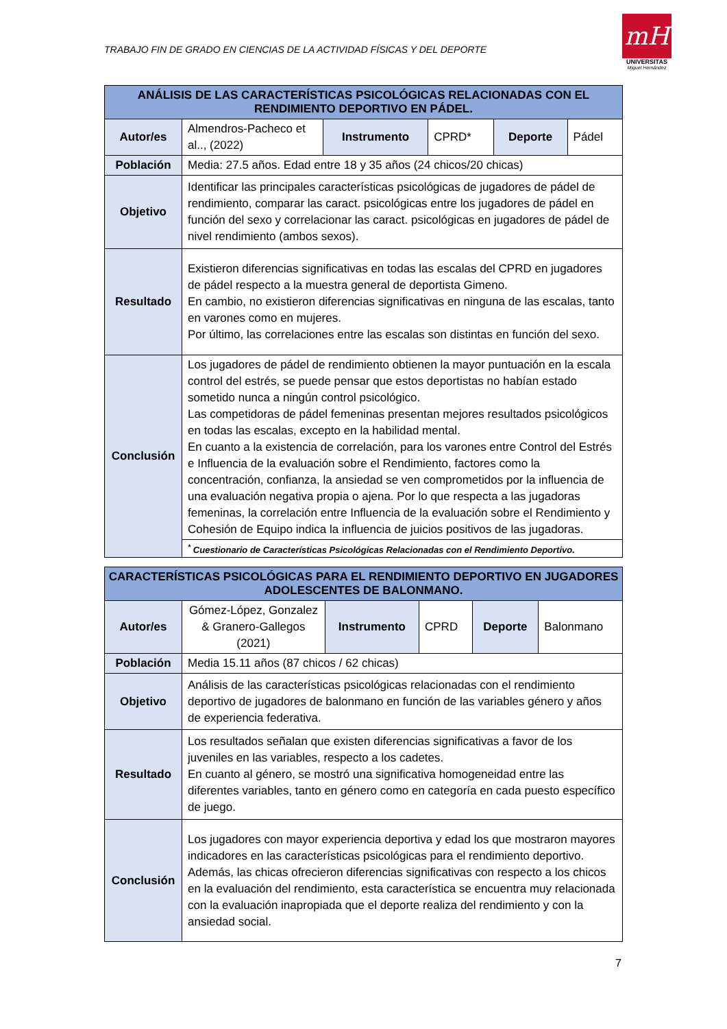TRABAJO FIN DE GRADO EN CIENCIAS DE LA ACTIVIDAD FÍSICAS Y DEL DEPORTE
mH
UNIVERSITAS
Miguel Hernández
| ANÁLISIS DE LAS CARACTERÍSTICAS PSICOLÓGICAS RELACIONADAS CON EL RENDIMIENTO DEPORTIVO EN PÁDEL. | | | | | |
| --- | --- | --- | --- | --- | --- |
| Autor/es | Almendros-Pacheco et al.., (2022) | Instrumento | CPRD* | Deporte | Pádel |
| Población | Media: 27.5 años. Edad entre 18 y 35 años (24 chicos/20 chicas) | | | | |
| Objetivo | Identificar las principales características psicológicas de jugadores de pádel de rendimiento, comparar las caract. psicológicas entre los jugadores de pádel en función del sexo y correlacionar las caract. psicológicas en jugadores de pádel de nivel rendimiento (ambos sexos). | | | | |
| Resultado | Existieron diferencias significativas en todas las escalas del CPRD en jugadores de pádel respecto a la muestra general de deportista Gimeno. En cambio, no existieron diferencias significativas en ninguna de las escalas, tanto en varones como en mujeres. Por último, las correlaciones entre las escalas son distintas en función del sexo. | | | | |
| Conclusión | Los jugadores de pádel de rendimiento obtienen la mayor puntuación en la escala control del estrés, se puede pensar que estos deportistas no habían estado sometido nunca a ningún control psicológico. Las competidoras de pádel femeninas presentan mejores resultados psicológicos en todas las escalas, excepto en la habilidad mental. En cuanto a la existencia de correlación, para los varones entre Control del Estrés e Influencia de la evaluación sobre el Rendimiento, factores como la concentración, confianza, la ansiedad se ven comprometidos por la influencia de una evaluación negativa propia o ajena. Por lo que respecta a las jugadoras femeninas, la correlación entre Influencia de la evaluación sobre el Rendimiento y Cohesión de Equipo indica la influencia de juicios positivos de las jugadoras. | | | | |
| | <sup>*</sup> Cuestionario de Características Psicológicas Relacionadas con el Rendimiento Deportivo. | | | | |
| CARACTERÍSTICAS PSICOLÓGICAS PARA EL RENDIMIENTO DEPORTIVO EN JUGADORES ADOLESCENTES DE BALONMANO. | | | | | |
| --- | --- | --- | --- | --- | --- |
| Autor/es | Gómez-López, Gonzalez & Granero-Gallegos (2021) | Instrumento | CPRD | Deporte | Balonmano |
| Población | Media 15.11 años (87 chicos / 62 chicas) | | | | |
| Objetivo | Análisis de las características psicológicas relacionadas con el rendimiento deportivo de jugadores de balonmano en función de las variables género y años de experiencia federativa. | | | | |
| Resultado | Los resultados señalan que existen diferencias significativas a favor de los juveniles en las variables, respecto a los cadetes. En cuanto al género, se mostró una significativa homogeneidad entre las diferentes variables, tanto en género como en categoría en cada puesto específico de juego. | | | | |
| Conclusión | Los jugadores con mayor experiencia deportiva y edad los que mostraron mayores indicadores en las características psicológicas para el rendimiento deportivo. Además, las chicas ofrecieron diferencias significativas con respecto a los chicos en la evaluación del rendimiento, esta característica se encuentra muy relacionada con la evaluación inapropiada que el deporte realiza del rendimiento y con la ansiedad social. | | | | |
7